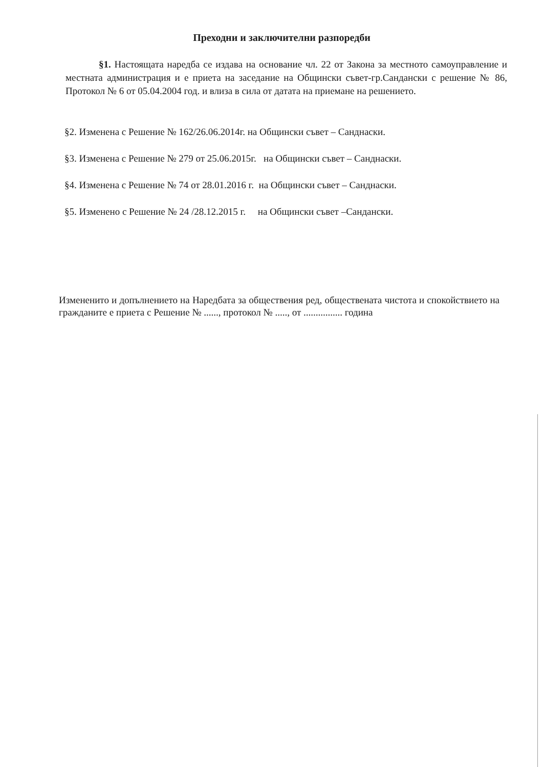Преходни и заключителни разпоредби
§1. Настоящата наредба се издава на основание чл. 22 от Закона за местното самоуправление и местната администрация и е приета на заседание на Общински съвет-гр.Сандански с решение № 86, Протокол № 6 от 05.04.2004 год. и влиза в сила от датата на приемане на решението.
§2. Изменена с Решение № 162/26.06.2014г. на Общински съвет – Санднаски.
§3. Изменена с Решение № 279 от 25.06.2015г. на Общински съвет – Санднаски.
§4. Изменена с Решение № 74 от 28.01.2016 г. на Общински съвет – Санднаски.
§5. Изменено с Решение № 24 /28.12.2015 г. на Общински съвет –Сандански.
Измененито и допълнението на Наредбата за обществения ред, обществената чистота и спокойствието на гражданите е приета с Решение № ......, протокол № ....., от ................ година